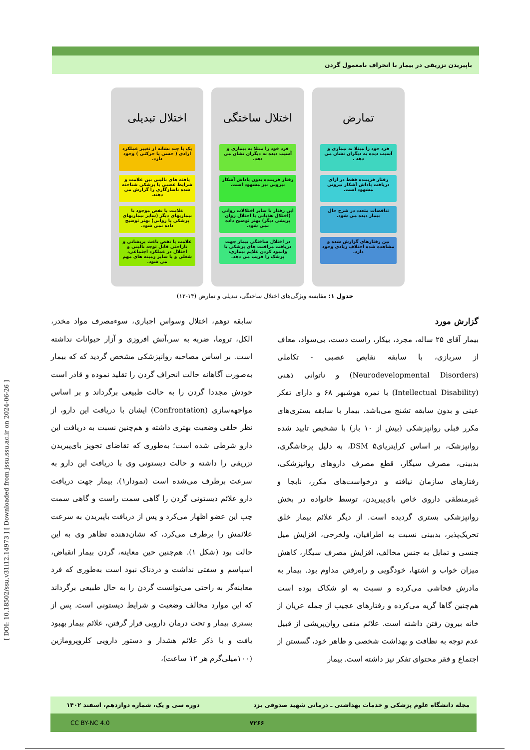باپیریدن تزریقی در بیمار با انحراف نامعمول گردن
[ DOI: 10.18502/ssu.v31i12.14973 ] [ Downloaded from jssu.ssu.ac.ir on 2024-06-26 ]
تمارض
فرد خود را مبتلا به بیماری و آسیب دیده به دیگران نشان می دهد .
رفتار فریبنده فقط در ازای دریافت پاداش آشکار بیرونی مشهود است.
تناقضات متعدد در شرح حال بیمار دیده می شود.
بین رفتارهای گزارش شده و مشاهده شده اختلاف زیادی وجود دارد.
اختلال ساختگی
فرد خود را مبتلا به بیماری و آسیب دیده به دیگران نشان می دهد.
رفتار فریبنده بدون پاداش آشکار بیرونی نیز مشهود است.
این رفتار با سایر اختلالات روانی (اختلال هذیانی یا اختلال روان پریشی دیگر) بهتر توضیح داده نمی شود.
در اختلال ساختگی بیمار جهت دریافت مراقبت های پزشکی با وانمود کردن علایم بیماری، پزشک را فریب می دهد.
اختلال تبدیلی
یک یا چند نشانه از تغییر عملکرد ارادی ( حسی یا حرکتی ) وجود دارد.
یافته های بالینی بین علامت و شرایط عصبی یا پزشکی شناخته شده ناسازگاری را گزارش می دهند.
علامت یا نقص موجود با بیماریهای دیگر (سایر بیماریهای پزشکی یا روانی) بهتر توضیح داده نمی شود.
علامت یا نقص باعث پریشانی و ناراحتی قابل توجه بالینی و اختلال در عملکرد اجتماعی، شغلی و یا سایر زمینه های مهم می شود.
جدول ۱: مقایسه ویژگی‌های اختلال ساختگی، تبدیلی و تمارض (۱۴-۱۲)
گزارش مورد
بیمار آقای ۲۵ ساله، مجرد، بیکار، راست دست، بی‌سواد، معاف از سربازی، با سابقه نقایص عصبی - تکاملی (Neurodevelopmental Disorders) و ناتوانی ذهنی (Intellectual Disability) با نمره هوشبهر ۶۸ و دارای تفکر عینی و بدون سابقه تشنج می‌باشد. بیمار با سابقه بستری‌های مکرر قبلی روانپزشکی (بیش از ۱۰ بار) با تشخیص تایید شده روانپزشک، بر اساس کرایتریای۵ DSM، به دلیل پرخاشگری، بدبینی، مصرف سیگار، قطع مصرف داروهای روانپزشکی، رفتارهای سازمان نیافته و درخواست‌های مکرر، نابجا و غیرمنطقی داروی خاص بای‌پیریدن، توسط خانواده در بخش روانپزشکی بستری گردیده است. از دیگر علائم بیمار خلق تحریک‌پذیر، بدبینی نسبت به اطرافیان، ولخرجی، افزایش میل جنسی و تمایل به جنس مخالف، افزایش مصرف سیگار، کاهش میزان خواب و اشتها، خودگویی و راه‌رفتن مداوم بود. بیمار به مادرش فحاشی می‌کرده و نسبت به او شکاک بوده است هم‌چنین گاها گریه می‌کرده و رفتارهای عجیب از جمله عریان از خانه بیرون رفتن داشته است. علائم منفی روان‌پریشی از قبیل عدم توجه به نظافت و بهداشت شخصی و ظاهر خود، گسستن از اجتماع و فقر محتوای تفکر نیز داشته است. بیمار
سابقه توهم، اختلال وسواس اجباری، سوءمصرف مواد مخدر، الکل، تروما، ضربه به سر،آتش افروزی و آزار حیوانات نداشته است. بر اساس مصاحبه روانپزشکی مشخص گردید که که بیمار به‌صورت آگاهانه حالت انحراف گردن را تقلید نموده و قادر است خودش مجددا گردن را به حالت طبیعی برگرداند و بر اساس مواجهه‌سازی (Confrontation) ایشان با دریافت این دارو، از نظر خلقی وضعیت بهتری داشته و هم‌چنین نسبت به دریافت این دارو شرطی شده است؛ به‌طوری که تقاضای تجویز بای‌پیریدن تزریقی را داشته و حالت دیستونی وی با دریافت این دارو به سرعت برطرف می‌شده است (نمودار۱). بیمار جهت دریافت دارو علائم دیستونی گردن را گاهی سمت راست و گاهی سمت چپ این عضو اظهار می‌کرد و پس از دریافت باپیریدن به سرعت علائمش را برطرف می‌کرد، که نشان‌دهنده تظاهر وی به این حالت بود (شکل ۱). هم‌چنین حین معاینه، گردن بیمار انقباض، اسپاسم و سفتی نداشت و دردناک نبود است به‌طوری که فرد معاینه‌گر به راحتی می‌توانست گردن را به حال طبیعی برگرداند که این موارد مخالف وضعیت و شرایط دیستونی است. پس از بستری بیمار و تحت درمان دارویی قرار گرفتن، علائم بیمار بهبود یافت و با ذکر علائم هشدار و دستور دارویی کلروپرومازین (۱۰۰میلی‌گرم هر ۱۲ ساعت)،
مجله دانشگاه علوم پزشکی و خدمات بهداشتی ـ درمانی شهید صدوقی یزد دوره سی و یک، شماره دوازدهم، اسفند ۱۴۰۲
CC BY-NC 4.0 ۷۲۶۶